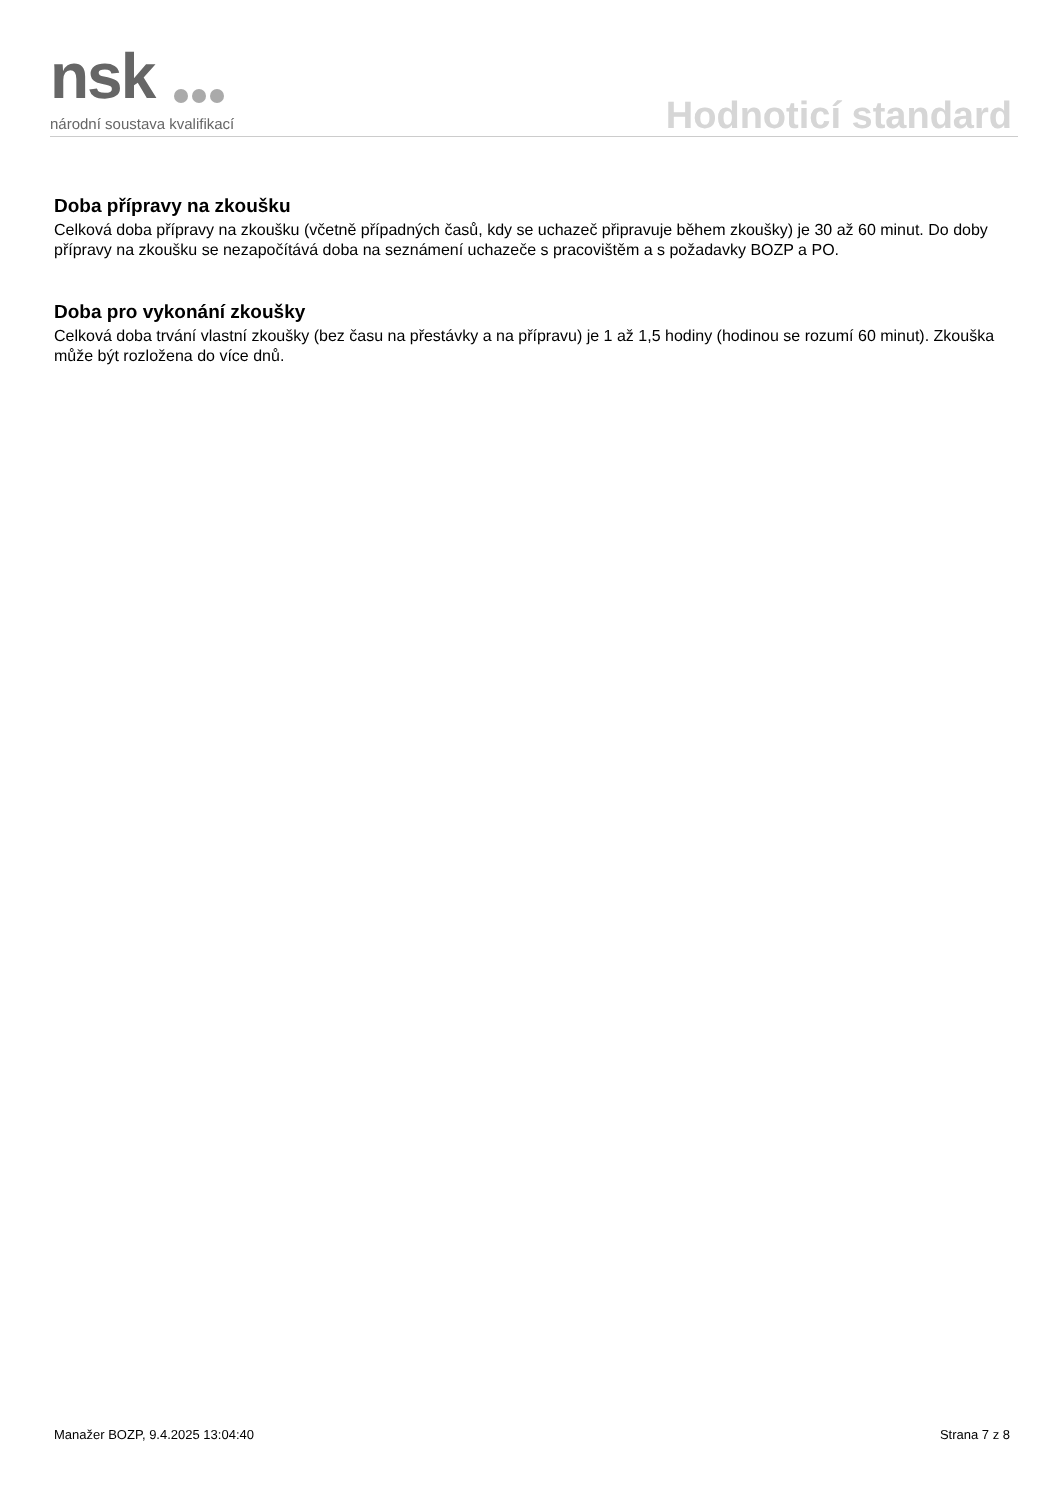nsk
národní soustava kvalifikací
Hodnoticí standard
Doba přípravy na zkoušku
Celková doba přípravy na zkoušku (včetně případných časů, kdy se uchazeč připravuje během zkoušky) je 30 až 60 minut. Do doby přípravy na zkoušku se nezapočítává doba na seznámení uchazeče s pracovištěm a s požadavky BOZP a PO.
Doba pro vykonání zkoušky
Celková doba trvání vlastní zkoušky (bez času na přestávky a na přípravu) je 1 až 1,5 hodiny (hodinou se rozumí 60 minut). Zkouška může být rozložena do více dnů.
Manažer BOZP, 9.4.2025 13:04:40 Strana 7 z 8